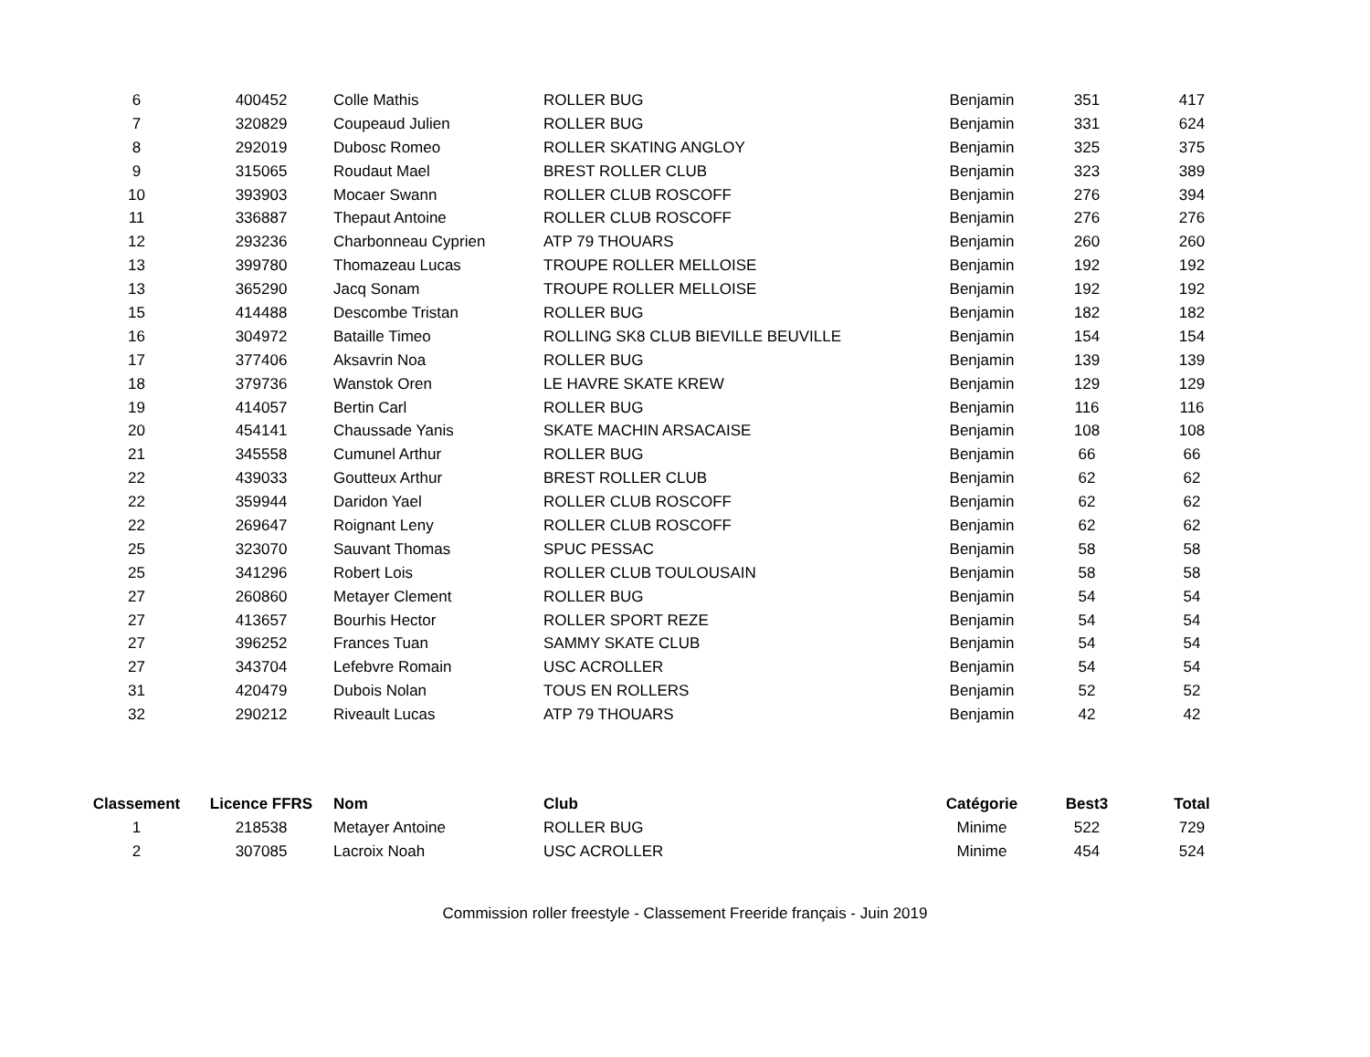| 6 | 400452 | Colle Mathis | ROLLER BUG | Benjamin | 351 | 417 |
| 7 | 320829 | Coupeaud Julien | ROLLER BUG | Benjamin | 331 | 624 |
| 8 | 292019 | Dubosc Romeo | ROLLER SKATING ANGLOY | Benjamin | 325 | 375 |
| 9 | 315065 | Roudaut Mael | BREST ROLLER CLUB | Benjamin | 323 | 389 |
| 10 | 393903 | Mocaer Swann | ROLLER CLUB ROSCOFF | Benjamin | 276 | 394 |
| 11 | 336887 | Thepaut Antoine | ROLLER CLUB ROSCOFF | Benjamin | 276 | 276 |
| 12 | 293236 | Charbonneau Cyprien | ATP 79 THOUARS | Benjamin | 260 | 260 |
| 13 | 399780 | Thomazeau Lucas | TROUPE ROLLER MELLOISE | Benjamin | 192 | 192 |
| 13 | 365290 | Jacq Sonam | TROUPE ROLLER MELLOISE | Benjamin | 192 | 192 |
| 15 | 414488 | Descombe Tristan | ROLLER BUG | Benjamin | 182 | 182 |
| 16 | 304972 | Bataille Timeo | ROLLING SK8 CLUB BIEVILLE BEUVILLE | Benjamin | 154 | 154 |
| 17 | 377406 | Aksavrin Noa | ROLLER BUG | Benjamin | 139 | 139 |
| 18 | 379736 | Wanstok Oren | LE HAVRE SKATE KREW | Benjamin | 129 | 129 |
| 19 | 414057 | Bertin Carl | ROLLER BUG | Benjamin | 116 | 116 |
| 20 | 454141 | Chaussade Yanis | SKATE MACHIN ARSACAISE | Benjamin | 108 | 108 |
| 21 | 345558 | Cumunel Arthur | ROLLER BUG | Benjamin | 66 | 66 |
| 22 | 439033 | Goutteux Arthur | BREST ROLLER CLUB | Benjamin | 62 | 62 |
| 22 | 359944 | Daridon Yael | ROLLER CLUB ROSCOFF | Benjamin | 62 | 62 |
| 22 | 269647 | Roignant Leny | ROLLER CLUB ROSCOFF | Benjamin | 62 | 62 |
| 25 | 323070 | Sauvant Thomas | SPUC PESSAC | Benjamin | 58 | 58 |
| 25 | 341296 | Robert Lois | ROLLER CLUB TOULOUSAIN | Benjamin | 58 | 58 |
| 27 | 260860 | Metayer Clement | ROLLER BUG | Benjamin | 54 | 54 |
| 27 | 413657 | Bourhis Hector | ROLLER SPORT REZE | Benjamin | 54 | 54 |
| 27 | 396252 | Frances Tuan | SAMMY SKATE CLUB | Benjamin | 54 | 54 |
| 27 | 343704 | Lefebvre Romain | USC ACROLLER | Benjamin | 54 | 54 |
| 31 | 420479 | Dubois Nolan | TOUS EN ROLLERS | Benjamin | 52 | 52 |
| 32 | 290212 | Riveault Lucas | ATP 79 THOUARS | Benjamin | 42 | 42 |
| Classement | Licence FFRS | Nom | Club | Catégorie | Best3 | Total |
| --- | --- | --- | --- | --- | --- | --- |
| 1 | 218538 | Metayer Antoine | ROLLER BUG | Minime | 522 | 729 |
| 2 | 307085 | Lacroix Noah | USC ACROLLER | Minime | 454 | 524 |
Commission roller freestyle - Classement Freeride français - Juin 2019